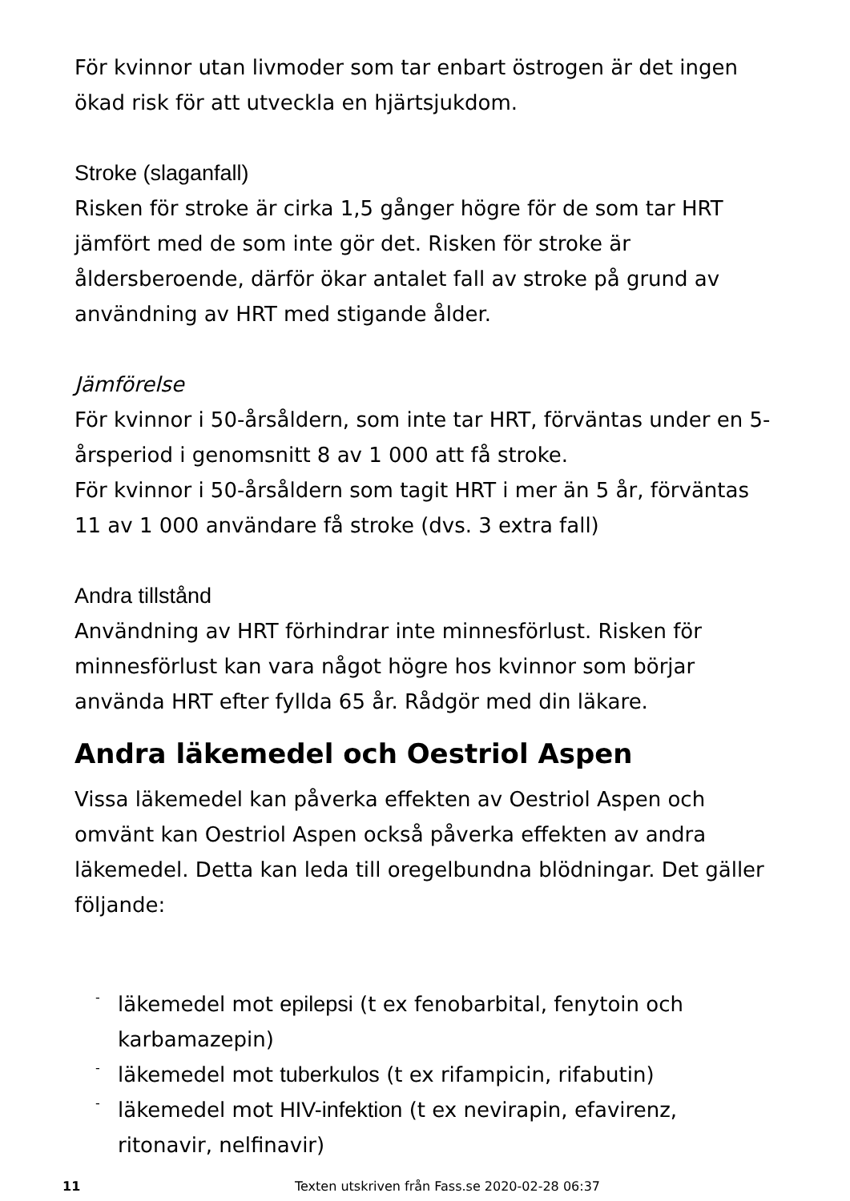För kvinnor utan livmoder som tar enbart östrogen är det ingen ökad risk för att utveckla en hjärtsjukdom.
Stroke (slaganfall)
Risken för stroke är cirka 1,5 gånger högre för de som tar HRT jämfört med de som inte gör det. Risken för stroke är åldersberoende, därför ökar antalet fall av stroke på grund av användning av HRT med stigande ålder.
Jämförelse
För kvinnor i 50-årsåldern, som inte tar HRT, förväntas under en 5-årsperiod i genomsnitt 8 av 1 000 att få stroke.
För kvinnor i 50-årsåldern som tagit HRT i mer än 5 år, förväntas 11 av 1 000 användare få stroke (dvs. 3 extra fall)
Andra tillstånd
Användning av HRT förhindrar inte minnesförlust. Risken för minnesförlust kan vara något högre hos kvinnor som börjar använda HRT efter fyllda 65 år. Rådgör med din läkare.
Andra läkemedel och Oestriol Aspen
Vissa läkemedel kan påverka effekten av Oestriol Aspen och omvänt kan Oestriol Aspen också påverka effekten av andra läkemedel. Detta kan leda till oregelbundna blödningar. Det gäller följande:
- läkemedel mot epilepsi (t ex fenobarbital, fenytoin och karbamazepin)
- läkemedel mot tuberkulos (t ex rifampicin, rifabutin)
- läkemedel mot HIV-infektion (t ex nevirapin, efavirenz, ritonavir, nelfinavir)
11 Texten utskriven från Fass.se 2020-02-28 06:37